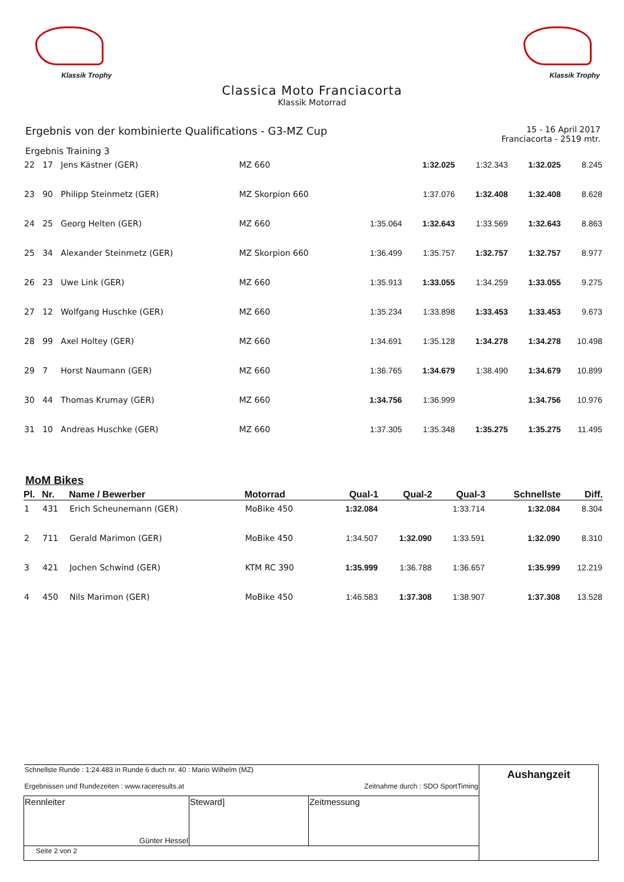Klassik Trophy Klassik Trophy
Classica Moto Franciacorta
Klassik Motorrad
Ergebnis von der kombinierte Qualifications - G3-MZ Cup
15 - 16 April 2017
Franciacorta - 2519 mtr.
Ergebnis Training 3
| 22 | 17 | Jens Kästner (GER) | MZ 660 | | 1:32.025 | 1:32.343 | 1:32.025 | 8.245 |
| 23 | 90 | Philipp Steinmetz (GER) | MZ Skorpion 660 | | 1:37.076 | 1:32.408 | 1:32.408 | 8.628 |
| 24 | 25 | Georg Helten (GER) | MZ 660 | 1:35.064 | 1:32.643 | 1:33.569 | 1:32.643 | 8.863 |
| 25 | 34 | Alexander Steinmetz (GER) | MZ Skorpion 660 | 1:36.499 | 1:35.757 | 1:32.757 | 1:32.757 | 8.977 |
| 26 | 23 | Uwe Link (GER) | MZ 660 | 1:35.913 | 1:33.055 | 1:34.259 | 1:33.055 | 9.275 |
| 27 | 12 | Wolfgang Huschke (GER) | MZ 660 | 1:35.234 | 1:33.898 | 1:33.453 | 1:33.453 | 9.673 |
| 28 | 99 | Axel Holtey (GER) | MZ 660 | 1:34.691 | 1:35.128 | 1:34.278 | 1:34.278 | 10.498 |
| 29 | 7 | Horst Naumann (GER) | MZ 660 | 1:36.765 | 1:34.679 | 1:38.490 | 1:34.679 | 10.899 |
| 30 | 44 | Thomas Krumay (GER) | MZ 660 | 1:34.756 | 1:36.999 | | 1:34.756 | 10.976 |
| 31 | 10 | Andreas Huschke (GER) | MZ 660 | 1:37.305 | 1:35.348 | 1:35.275 | 1:35.275 | 11.495 |
MoM Bikes
| Pl. | Nr. | Name / Bewerber | Motorrad | Qual-1 | Qual-2 | Qual-3 | Schnellste | Diff. |
| --- | --- | --- | --- | --- | --- | --- | --- | --- |
| 1 | 431 | Erich Scheunemann (GER) | MoBike 450 | 1:32.084 | | 1:33.714 | 1:32.084 | 8.304 |
| 2 | 711 | Gerald Marimon (GER) | MoBike 450 | 1:34.507 | 1:32.090 | 1:33.591 | 1:32.090 | 8.310 |
| 3 | 421 | Jochen Schwind (GER) | KTM RC 390 | 1:35.999 | 1:36.788 | 1:36.657 | 1:35.999 | 12.219 |
| 4 | 450 | Nils Marimon (GER) | MoBike 450 | 1:46.583 | 1:37.308 | 1:38.907 | 1:37.308 | 13.528 |
| Schnellste Runde : 1:24.483 in Runde 6 duch nr. 40 : Mario Wilhelm (MZ) Ergebnissen und Rundezeiten : www.raceresults.at Zeitnahme durch : SDO SportTiming | | | Aushangzeit |
| Rennleiter Günter Hessel | Steward] | Zeitmessung | |
| Seite 2 von 2 | | | |